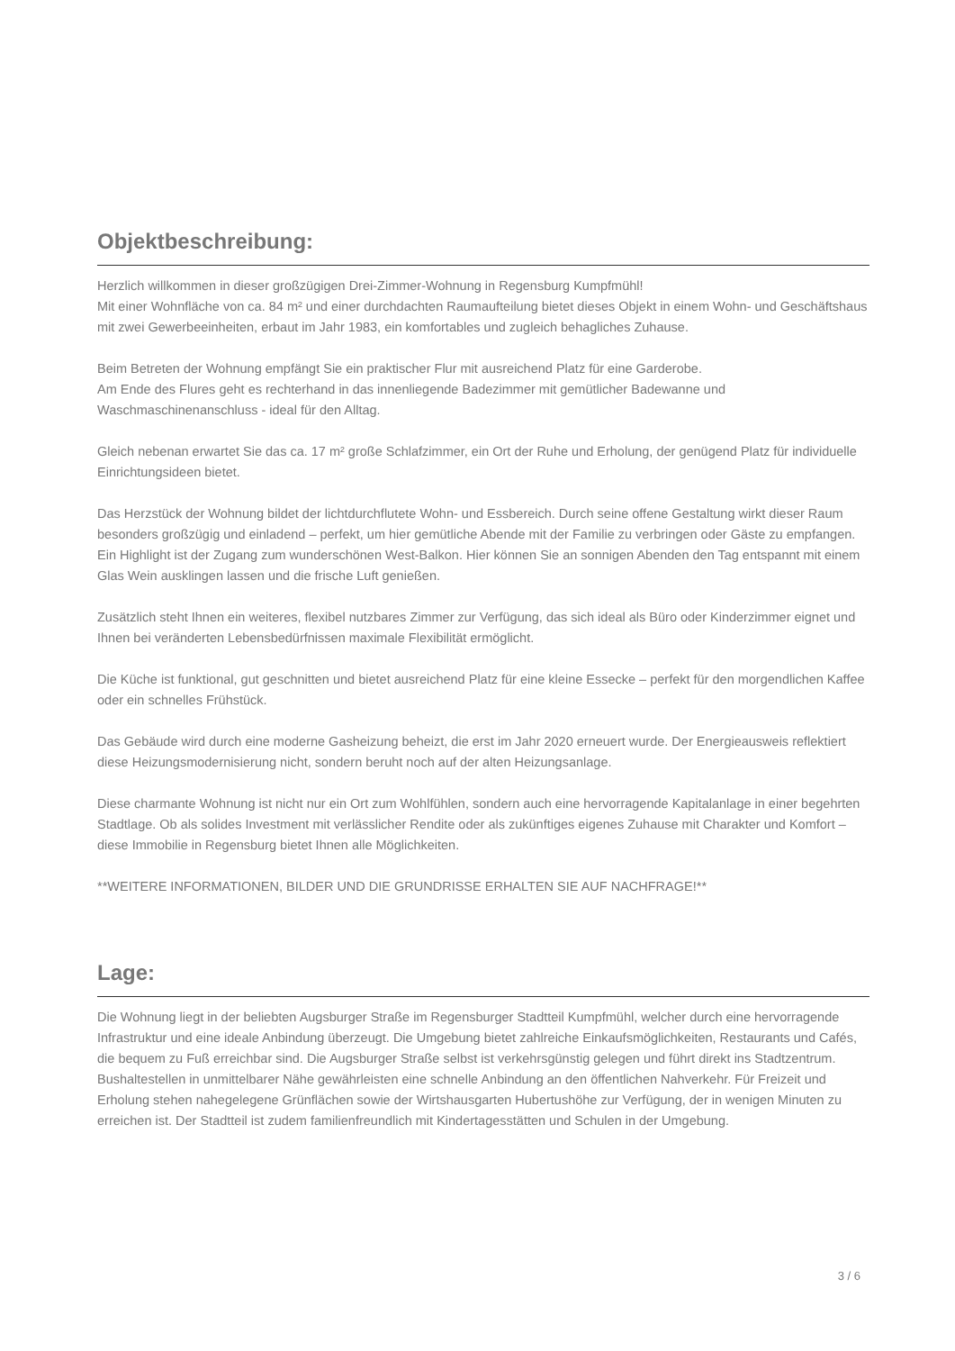Objektbeschreibung:
Herzlich willkommen in dieser großzügigen Drei-Zimmer-Wohnung in Regensburg Kumpfmühl!
Mit einer Wohnfläche von ca. 84 m² und einer durchdachten Raumaufteilung bietet dieses Objekt in einem Wohn- und Geschäftshaus mit zwei Gewerbeeinheiten, erbaut im Jahr 1983, ein komfortables und zugleich behagliches Zuhause.
Beim Betreten der Wohnung empfängt Sie ein praktischer Flur mit ausreichend Platz für eine Garderobe.
Am Ende des Flures geht es rechterhand in das innenliegende Badezimmer mit gemütlicher Badewanne und Waschmaschinenanschluss - ideal für den Alltag.
Gleich nebenan erwartet Sie das ca. 17 m² große Schlafzimmer, ein Ort der Ruhe und Erholung, der genügend Platz für individuelle Einrichtungsideen bietet.
Das Herzstück der Wohnung bildet der lichtdurchflutete Wohn- und Essbereich. Durch seine offene Gestaltung wirkt dieser Raum besonders großzügig und einladend – perfekt, um hier gemütliche Abende mit der Familie zu verbringen oder Gäste zu empfangen. Ein Highlight ist der Zugang zum wunderschönen West-Balkon. Hier können Sie an sonnigen Abenden den Tag entspannt mit einem Glas Wein ausklingen lassen und die frische Luft genießen.
Zusätzlich steht Ihnen ein weiteres, flexibel nutzbares Zimmer zur Verfügung, das sich ideal als Büro oder Kinderzimmer eignet und Ihnen bei veränderten Lebensbedürfnissen maximale Flexibilität ermöglicht.
Die Küche ist funktional, gut geschnitten und bietet ausreichend Platz für eine kleine Essecke – perfekt für den morgendlichen Kaffee oder ein schnelles Frühstück.
Das Gebäude wird durch eine moderne Gasheizung beheizt, die erst im Jahr 2020 erneuert wurde. Der Energieausweis reflektiert diese Heizungsmodernisierung nicht, sondern beruht noch auf der alten Heizungsanlage.
Diese charmante Wohnung ist nicht nur ein Ort zum Wohlfühlen, sondern auch eine hervorragende Kapitalanlage in einer begehrten Stadtlage. Ob als solides Investment mit verlässlicher Rendite oder als zukünftiges eigenes Zuhause mit Charakter und Komfort – diese Immobilie in Regensburg bietet Ihnen alle Möglichkeiten.
**WEITERE INFORMATIONEN, BILDER UND DIE GRUNDRISSE ERHALTEN SIE AUF NACHFRAGE!**
Lage:
Die Wohnung liegt in der beliebten Augsburger Straße im Regensburger Stadtteil Kumpfmühl, welcher durch eine hervorragende Infrastruktur und eine ideale Anbindung überzeugt. Die Umgebung bietet zahlreiche Einkaufsmöglichkeiten, Restaurants und Cafés, die bequem zu Fuß erreichbar sind. Die Augsburger Straße selbst ist verkehrsgünstig gelegen und führt direkt ins Stadtzentrum. Bushaltestellen in unmittelbarer Nähe gewährleisten eine schnelle Anbindung an den öffentlichen Nahverkehr. Für Freizeit und Erholung stehen nahegelegene Grünflächen sowie der Wirtshausgarten Hubertushöhe zur Verfügung, der in wenigen Minuten zu erreichen ist. Der Stadtteil ist zudem familienfreundlich mit Kindertagesstätten und Schulen in der Umgebung.
3 / 6